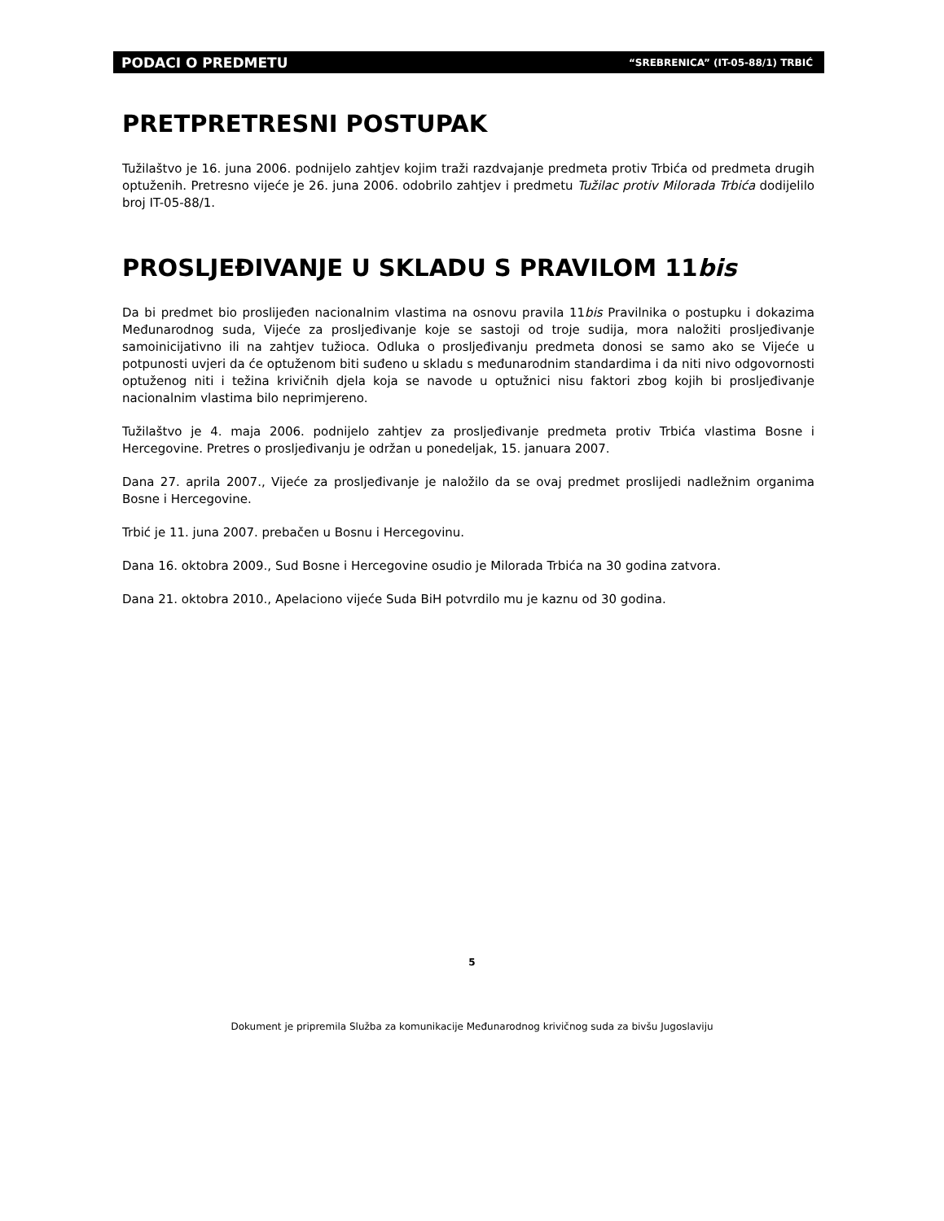PODACI O PREDMETU “SREBRENICA” (IT-05-88/1) TRBIĆ
PRETPRETRESNI POSTUPAK
Tužilaštvo je 16. juna 2006. podnijelo zahtjev kojim traži razdvajanje predmeta protiv Trbića od predmeta drugih optuženih. Pretresno vijeće je 26. juna 2006. odobrilo zahtjev i predmetu Tužilac protiv Milorada Trbića dodijelilo broj IT-05-88/1.
PROSLJEĐIVANJE U SKLADU S PRAVILOM 11bis
Da bi predmet bio proslijeđen nacionalnim vlastima na osnovu pravila 11bis Pravilnika o postupku i dokazima Međunarodnog suda, Vijeće za prosljeđivanje koje se sastoji od troje sudija, mora naložiti prosljeđivanje samoinicijativno ili na zahtjev tužioca. Odluka o prosljeđivanju predmeta donosi se samo ako se Vijeće u potpunosti uvjeri da će optuženom biti suđeno u skladu s međunarodnim standardima i da niti nivo odgovornosti optuženog niti i težina krivičnih djela koja se navode u optužnici nisu faktori zbog kojih bi prosljeđivanje nacionalnim vlastima bilo neprimjereno.
Tužilaštvo je 4. maja 2006. podnijelo zahtjev za prosljeđivanje predmeta protiv Trbića vlastima Bosne i Hercegovine. Pretres o prosljeđivanju je održan u ponedeljak, 15. januara 2007.
Dana 27. aprila 2007., Vijeće za prosljeđivanje je naložilo da se ovaj predmet proslijedi nadležnim organima Bosne i Hercegovine.
Trbić je 11. juna 2007. prebačen u Bosnu i Hercegovinu.
Dana 16. oktobra 2009., Sud Bosne i Hercegovine osudio je Milorada Trbića na 30 godina zatvora.
Dana 21. oktobra 2010., Apelaciono vijeće Suda BiH potvrdilo mu je kaznu od 30 godina.
5
Dokument je pripremila Služba za komunikacije Međunarodnog krivičnog suda za bivšu Jugoslaviju